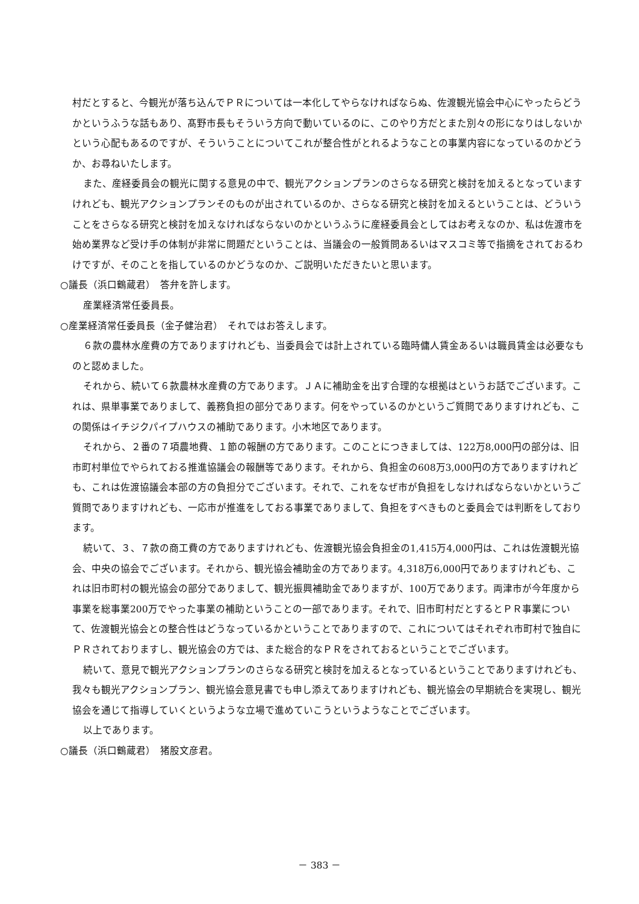村だとすると、今観光が落ち込んでＰＲについては一本化してやらなければならぬ、佐渡観光協会中心にやったらどうかというふうな話もあり、髙野市長もそういう方向で動いているのに、このやり方だとまた別々の形になりはしないかという心配もあるのですが、そういうことについてこれが整合性がとれるようなことの事業内容になっているのかどうか、お尋ねいたします。
また、産経委員会の観光に関する意見の中で、観光アクションプランのさらなる研究と検討を加えるとなっていますけれども、観光アクションプランそのものが出されているのか、さらなる研究と検討を加えるということは、どういうことをさらなる研究と検討を加えなければならないのかというふうに産経委員会としてはお考えなのか、私は佐渡市を始め業界など受け手の体制が非常に問題だということは、当議会の一般質問あるいはマスコミ等で指摘をされておるわけですが、そのことを指しているのかどうなのか、ご説明いただきたいと思います。
○議長（浜口鶴蔵君）　答弁を許します。
産業経済常任委員長。
○産業経済常任委員長（金子健治君）　それではお答えします。
６款の農林水産費の方でありますけれども、当委員会では計上されている臨時傭人賃金あるいは職員賃金は必要なものと認めました。
それから、続いて６款農林水産費の方であります。ＪＡに補助金を出す合理的な根拠はというお話でございます。これは、県単事業でありまして、義務負担の部分であります。何をやっているのかというご質問でありますけれども、この関係はイチジクパイプハウスの補助であります。小木地区であります。
それから、２番の７項農地費、１節の報酬の方であります。このことにつきましては、122万8,000円の部分は、旧市町村単位でやられておる推進協議会の報酬等であります。それから、負担金の608万3,000円の方でありますけれども、これは佐渡協議会本部の方の負担分でございます。それで、これをなぜ市が負担をしなければならないかというご質問でありますけれども、一応市が推進をしておる事業でありまして、負担をすべきものと委員会では判断をしております。
続いて、３、７款の商工費の方でありますけれども、佐渡観光協会負担金の1,415万4,000円は、これは佐渡観光協会、中央の協会でございます。それから、観光協会補助金の方であります。4,318万6,000円でありますけれども、これは旧市町村の観光協会の部分でありまして、観光振興補助金でありますが、100万であります。両津市が今年度から事業を総事業200万でやった事業の補助ということの一部であります。それで、旧市町村だとするとＰＲ事業について、佐渡観光協会との整合性はどうなっているかということでありますので、これについてはそれぞれ市町村で独自にＰＲされておりますし、観光協会の方では、また総合的なＰＲをされておるということでございます。
続いて、意見で観光アクションプランのさらなる研究と検討を加えるとなっているということでありますけれども、我々も観光アクションプラン、観光協会意見書でも申し添えてありますけれども、観光協会の早期統合を実現し、観光協会を通じて指導していくというような立場で進めていこうというようなことでございます。
以上であります。
○議長（浜口鶴蔵君）　猪股文彦君。
－ 383 －